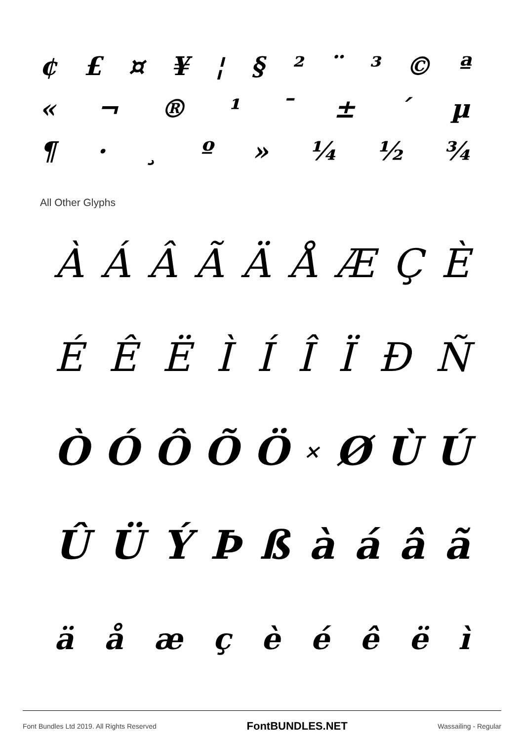¢ £ ¤ ¥ ¦ § ² ¨ ³ © ª
« ¬ ® ¹ ¯ ± ´ µ
¶ · ¸ º » ¼ ½ ¾
All Other Glyphs
ÀÁÂÃÄÅÆÇÈ
ÉÊËÌÍÎÏÐÑ
ÒÓÔÕÖ × ØÙÚ
ÛÜÝÞßàáâã
äåæçèéêëì
Font Bundles Ltd 2019. All Rights Reserved FontBUNDLES.NET Wassailing - Regular